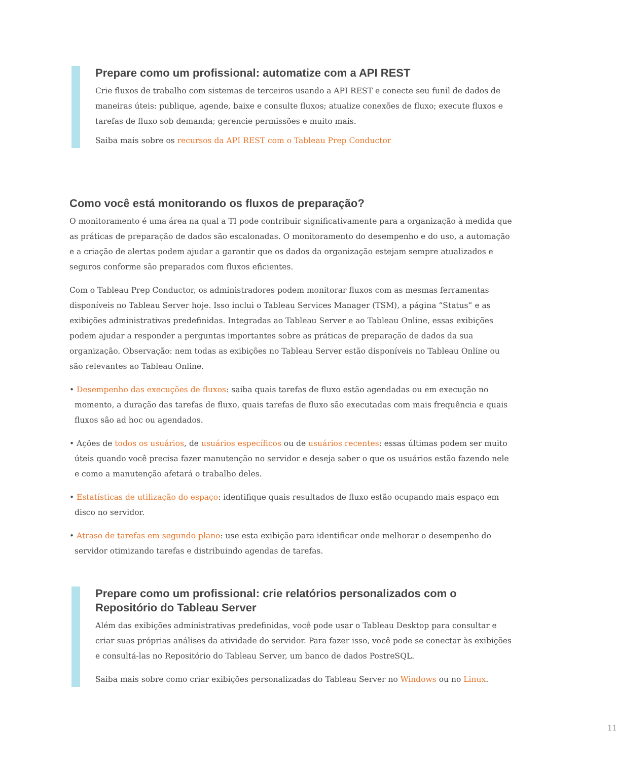Prepare como um profissional: automatize com a API REST
Crie fluxos de trabalho com sistemas de terceiros usando a API REST e conecte seu funil de dados de maneiras úteis: publique, agende, baixe e consulte fluxos; atualize conexões de fluxo; execute fluxos e tarefas de fluxo sob demanda; gerencie permissões e muito mais.
Saiba mais sobre os recursos da API REST com o Tableau Prep Conductor
Como você está monitorando os fluxos de preparação?
O monitoramento é uma área na qual a TI pode contribuir significativamente para a organização à medida que as práticas de preparação de dados são escalonadas. O monitoramento do desempenho e do uso, a automação e a criação de alertas podem ajudar a garantir que os dados da organização estejam sempre atualizados e seguros conforme são preparados com fluxos eficientes.
Com o Tableau Prep Conductor, os administradores podem monitorar fluxos com as mesmas ferramentas disponíveis no Tableau Server hoje. Isso inclui o Tableau Services Manager (TSM), a página “Status” e as exibições administrativas predefinidas. Integradas ao Tableau Server e ao Tableau Online, essas exibições podem ajudar a responder a perguntas importantes sobre as práticas de preparação de dados da sua organização. Observação: nem todas as exibições no Tableau Server estão disponíveis no Tableau Online ou são relevantes ao Tableau Online.
• Desempenho das execuções de fluxos: saiba quais tarefas de fluxo estão agendadas ou em execução no momento, a duração das tarefas de fluxo, quais tarefas de fluxo são executadas com mais frequência e quais fluxos são ad hoc ou agendados.
• Ações de todos os usuários, de usuários específicos ou de usuários recentes: essas últimas podem ser muito úteis quando você precisa fazer manutenção no servidor e deseja saber o que os usuários estão fazendo nele e como a manutenção afetará o trabalho deles.
• Estatísticas de utilização do espaço: identifique quais resultados de fluxo estão ocupando mais espaço em disco no servidor.
• Atraso de tarefas em segundo plano: use esta exibição para identificar onde melhorar o desempenho do servidor otimizando tarefas e distribuindo agendas de tarefas.
Prepare como um profissional: crie relatórios personalizados com o Repositório do Tableau Server
Além das exibições administrativas predefinidas, você pode usar o Tableau Desktop para consultar e criar suas próprias análises da atividade do servidor. Para fazer isso, você pode se conectar às exibições e consultá-las no Repositório do Tableau Server, um banco de dados PostreSQL.
Saiba mais sobre como criar exibições personalizadas do Tableau Server no Windows ou no Linux.
11